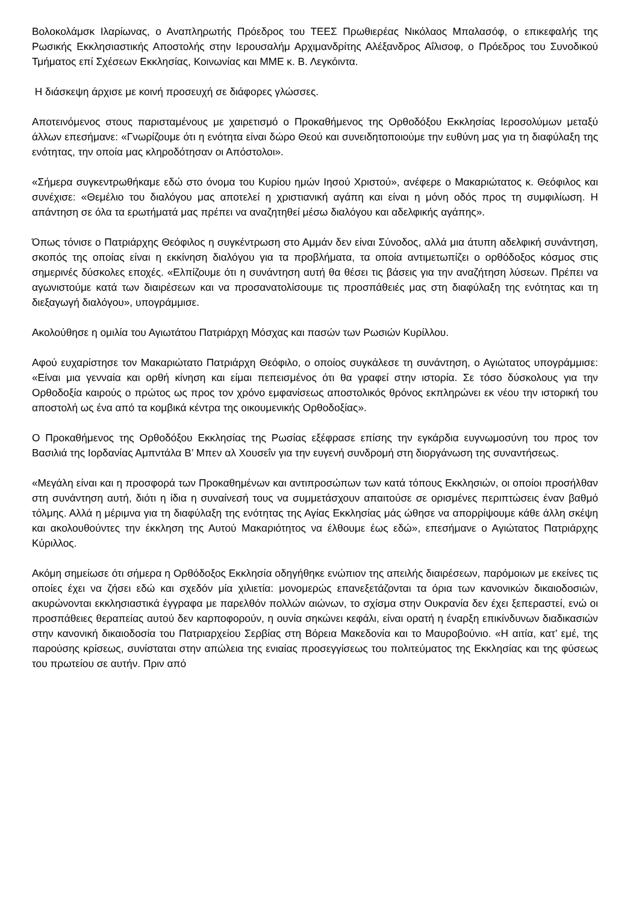Βολοκολάμσκ Ιλαρίωνας, ο Αναπληρωτής Πρόεδρος του ΤΕΕΣ Πρωθιερέας Νικόλαος Μπαλασόφ, ο επικεφαλής της Ρωσικής Εκκλησιαστικής Αποστολής στην Ιερουσαλήμ Αρχιμανδρίτης Αλέξανδρος Αΐλισοφ, ο Πρόεδρος του Συνοδικού Τμήματος επί Σχέσεων Εκκλησίας, Κοινωνίας και ΜΜΕ κ. Β. Λεγκόιντα.
Η διάσκεψη άρχισε με κοινή προσευχή σε διάφορες γλώσσες.
Αποτεινόμενος στους παρισταμένους με χαιρετισμό ο Προκαθήμενος της Ορθοδόξου Εκκλησίας Ιεροσολύμων μεταξύ άλλων επεσήμανε: «Γνωρίζουμε ότι η ενότητα είναι δώρο Θεού και συνειδητοποιούμε την ευθύνη μας για τη διαφύλαξη της ενότητας, την οποία μας κληροδότησαν οι Απόστολοι».
«Σήμερα συγκεντρωθήκαμε εδώ στο όνομα του Κυρίου ημών Ιησού Χριστού», ανέφερε ο Μακαριώτατος κ. Θεόφιλος και συνέχισε: «Θεμέλιο του διαλόγου μας αποτελεί η χριστιανική αγάπη και είναι η μόνη οδός προς τη συμφιλίωση. Η απάντηση σε όλα τα ερωτήματά μας πρέπει να αναζητηθεί μέσω διαλόγου και αδελφικής αγάπης».
Όπως τόνισε ο Πατριάρχης Θεόφιλος η συγκέντρωση στο Αμμάν δεν είναι Σύνοδος, αλλά μια άτυπη αδελφική συνάντηση, σκοπός της οποίας είναι η εκκίνηση διαλόγου για τα προβλήματα, τα οποία αντιμετωπίζει ο ορθόδοξος κόσμος στις σημερινές δύσκολες εποχές. «Ελπίζουμε ότι η συνάντηση αυτή θα θέσει τις βάσεις για την αναζήτηση λύσεων. Πρέπει να αγωνιστούμε κατά των διαιρέσεων και να προσανατολίσουμε τις προσπάθειές μας στη διαφύλαξη της ενότητας και τη διεξαγωγή διαλόγου», υπογράμμισε.
Ακολούθησε η ομιλία του Αγιωτάτου Πατριάρχη Μόσχας και πασών των Ρωσιών Κυρίλλου.
Αφού ευχαρίστησε τον Μακαριώτατο Πατριάρχη Θεόφιλο, ο οποίος συγκάλεσε τη συνάντηση, ο Αγιώτατος υπογράμμισε: «Είναι μια γενναία και ορθή κίνηση και είμαι πεπεισμένος ότι θα γραφεί στην ιστορία. Σε τόσο δύσκολους για την Ορθοδοξία καιρούς ο πρώτος ως προς τον χρόνο εμφανίσεως αποστολικός θρόνος εκπληρώνει εκ νέου την ιστορική του αποστολή ως ένα από τα κομβικά κέντρα της οικουμενικής Ορθοδοξίας».
Ο Προκαθήμενος της Ορθοδόξου Εκκλησίας της Ρωσίας εξέφρασε επίσης την εγκάρδια ευγνωμοσύνη του προς τον Βασιλιά της Ιορδανίας Αμπντάλα Β’ Μπεν αλ Χουσεΐν για την ευγενή συνδρομή στη διοργάνωση της συναντήσεως.
«Μεγάλη είναι και η προσφορά των Προκαθημένων και αντιπροσώπων των κατά τόπους Εκκλησιών, οι οποίοι προσήλθαν στη συνάντηση αυτή, διότι η ίδια η συναίνεσή τους να συμμετάσχουν απαιτούσε σε ορισμένες περιπτώσεις έναν βαθμό τόλμης. Αλλά η μέριμνα για τη διαφύλαξη της ενότητας της Αγίας Εκκλησίας μάς ώθησε να απορρίψουμε κάθε άλλη σκέψη και ακολουθούντες την έκκληση της Αυτού Μακαριότητος να έλθουμε έως εδώ», επεσήμανε ο Αγιώτατος Πατριάρχης Κύριλλος.
Ακόμη σημείωσε ότι σήμερα η Ορθόδοξος Εκκλησία οδηγήθηκε ενώπιον της απειλής διαιρέσεων, παρόμοιων με εκείνες τις οποίες έχει να ζήσει εδώ και σχεδόν μία χιλιετία: μονομερώς επανεξετάζονται τα όρια των κανονικών δικαιοδοσιών, ακυρώνονται εκκλησιαστικά έγγραφα με παρελθόν πολλών αιώνων, το σχίσμα στην Ουκρανία δεν έχει ξεπεραστεί, ενώ οι προσπάθειες θεραπείας αυτού δεν καρποφορούν, η ουνία σηκώνει κεφάλι, είναι ορατή η έναρξη επικίνδυνων διαδικασιών στην κανονική δικαιοδοσία του Πατριαρχείου Σερβίας στη Βόρεια Μακεδονία και το Μαυροβούνιο. «Η αιτία, κατ’ εμέ, της παρούσης κρίσεως, συνίσταται στην απώλεια της ενιαίας προσεγγίσεως του πολιτεύματος της Εκκλησίας και της φύσεως του πρωτείου σε αυτήν. Πριν από